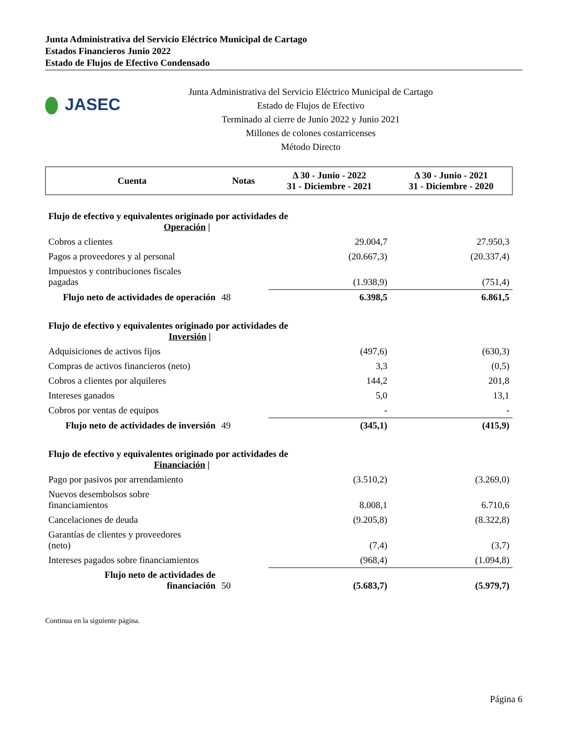Junta Administrativa del Servicio Eléctrico Municipal de Cartago
Estados Financieros Junio 2022
Estado de Flujos de Efectivo Condensado
JASEC
Junta Administrativa del Servicio Eléctrico Municipal de Cartago
Estado de Flujos de Efectivo
Terminado al cierre de Junio 2022 y Junio 2021
Millones de colones costarricenses
Método Directo
| Cuenta | Notas | Δ 30 - Junio - 2022 31 - Diciembre - 2021 | Δ 30 - Junio - 2021 31 - Diciembre - 2020 |
| --- | --- | --- | --- |
| Flujo de efectivo y equivalentes originado por actividades de Operación / | | | |
| Cobros a clientes | | 29.004,7 | 27.950,3 |
| Pagos a proveedores y al personal | | (20.667,3) | (20.337,4) |
| Impuestos y contribuciones fiscales pagadas | | (1.938,9) | (751,4) |
| Flujo neto de actividades de operación | 48 | 6.398,5 | 6.861,5 |
| Flujo de efectivo y equivalentes originado por actividades de Inversión / | | | |
| Adquisiciones de activos fijos | | (497,6) | (630,3) |
| Compras de activos financieros (neto) | | 3,3 | (0,5) |
| Cobros a clientes por alquileres | | 144,2 | 201,8 |
| Intereses ganados | | 5,0 | 13,1 |
| Cobros por ventas de equipos | | - | - |
| Flujo neto de actividades de inversión | 49 | (345,1) | (415,9) |
| Flujo de efectivo y equivalentes originado por actividades de Financiación / | | | |
| Pago por pasivos por arrendamiento | | (3.510,2) | (3.269,0) |
| Nuevos desembolsos sobre financiamientos | | 8.008,1 | 6.710,6 |
| Cancelaciones de deuda | | (9.205,8) | (8.322,8) |
| Garantías de clientes y proveedores (neto) | | (7,4) | (3,7) |
| Intereses pagados sobre financiamientos | | (968,4) | (1.094,8) |
| Flujo neto de actividades de financiación | 50 | (5.683,7) | (5.979,7) |
Continua en la siguiente página.
Página 6